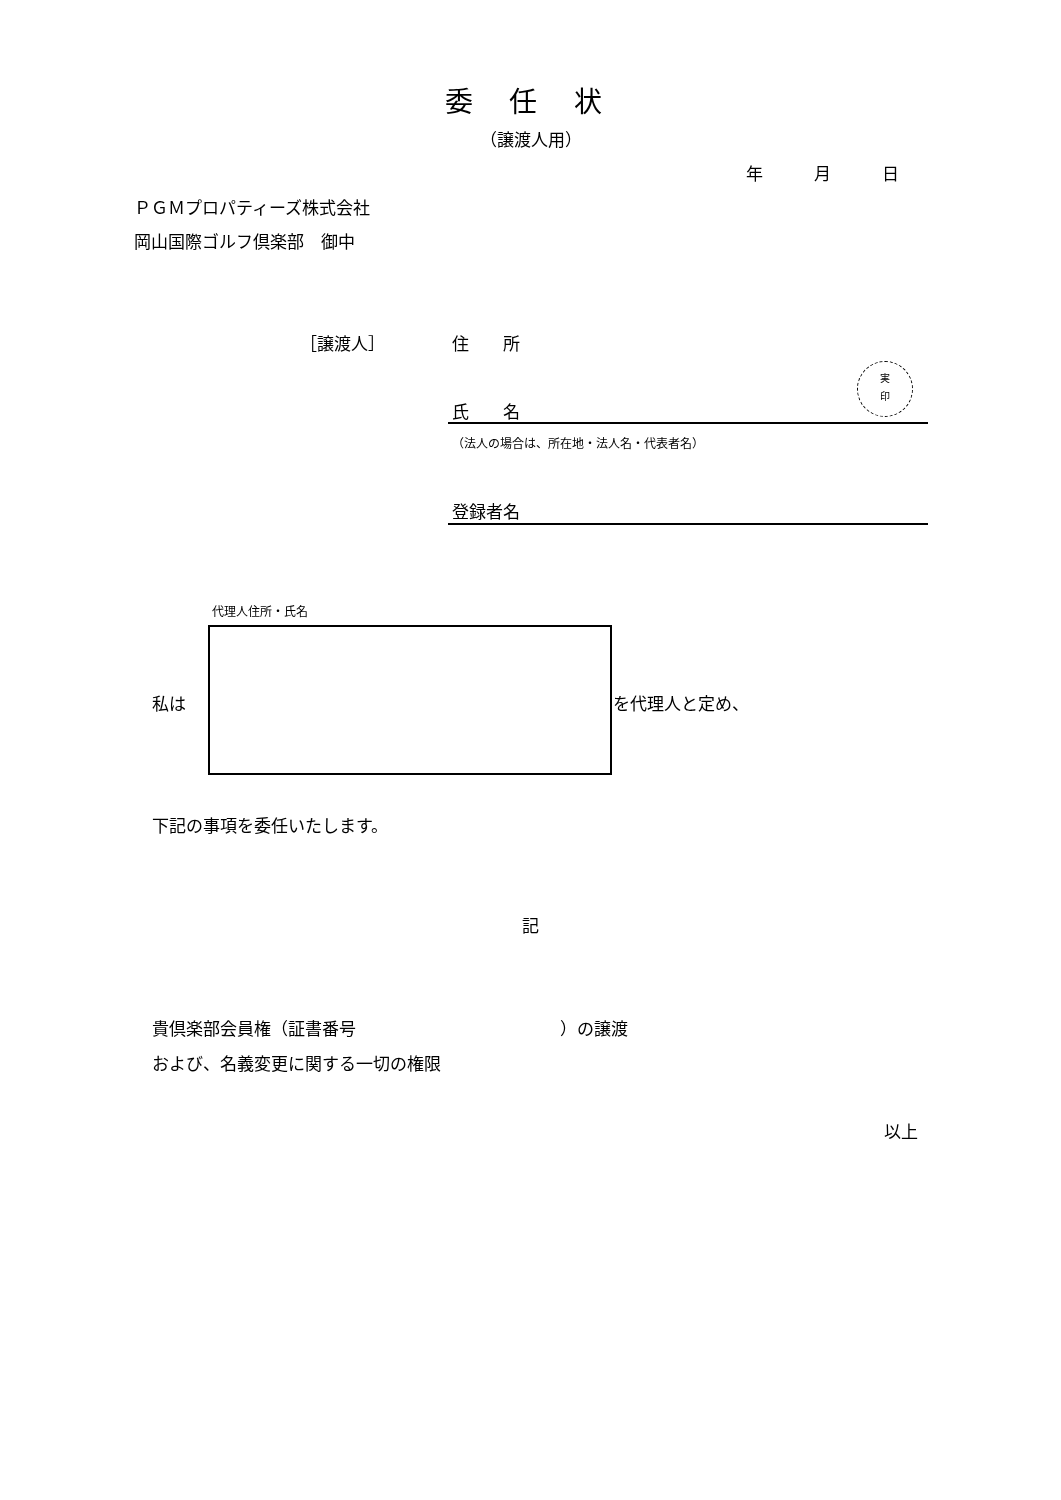委 任 状
（譲渡人用）
年　　　月　　　日
ＰＧＭプロパティーズ株式会社
岡山国際ゴルフ倶楽部　御中
［譲渡人］ 住　　所
氏　　名
実
印
（法人の場合は、所在地・法人名・代表者名）
登録者名
代理人住所・氏名
私は を代理人と定め、
下記の事項を委任いたします。
記
貴倶楽部会員権（証書番号　　　　　　　　　　　　）の譲渡
および、名義変更に関する一切の権限
以上